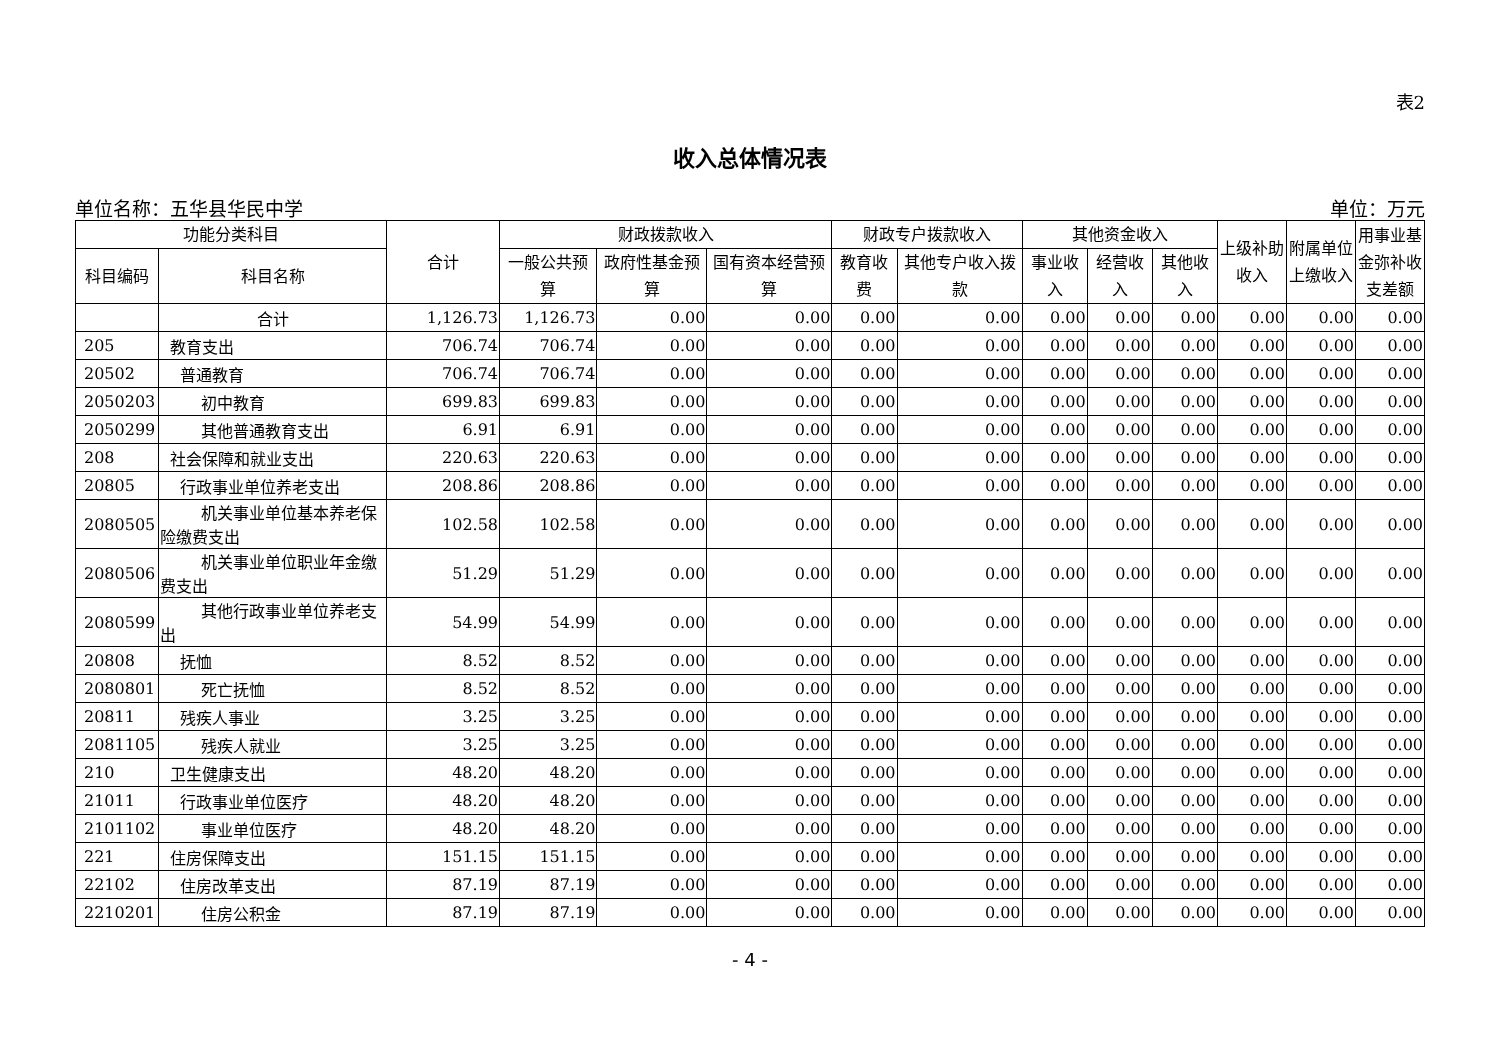表2
收入总体情况表
单位名称：五华县华民中学 单位：万元
| 功能分类科目 | | 合计 | 财政拨款收入 | | | 财政专户拨款收入 | | 其他资金收入 | | | 上级补助收入 | 附属单位上缴收入 | 用事业基金弥补收支差额 |
| --- | --- | --- | --- | --- | --- | --- | --- | --- | --- | --- | --- | --- | --- |
| 科目编码 | 科目名称 | | 一般公共预算 | 政府性基金预算 | 国有资本经营预算 | 教育收费 | 其他专户收入拨款 | 事业收入 | 经营收入 | 其他收入 | | | |
| | 合计 | 1,126.73 | 1,126.73 | 0.00 | 0.00 | 0.00 | 0.00 | 0.00 | 0.00 | 0.00 | 0.00 | 0.00 | 0.00 |
| 205 | 教育支出 | 706.74 | 706.74 | 0.00 | 0.00 | 0.00 | 0.00 | 0.00 | 0.00 | 0.00 | 0.00 | 0.00 | 0.00 |
| 20502 | 普通教育 | 706.74 | 706.74 | 0.00 | 0.00 | 0.00 | 0.00 | 0.00 | 0.00 | 0.00 | 0.00 | 0.00 | 0.00 |
| 2050203 | 初中教育 | 699.83 | 699.83 | 0.00 | 0.00 | 0.00 | 0.00 | 0.00 | 0.00 | 0.00 | 0.00 | 0.00 | 0.00 |
| 2050299 | 其他普通教育支出 | 6.91 | 6.91 | 0.00 | 0.00 | 0.00 | 0.00 | 0.00 | 0.00 | 0.00 | 0.00 | 0.00 | 0.00 |
| 208 | 社会保障和就业支出 | 220.63 | 220.63 | 0.00 | 0.00 | 0.00 | 0.00 | 0.00 | 0.00 | 0.00 | 0.00 | 0.00 | 0.00 |
| 20805 | 行政事业单位养老支出 | 208.86 | 208.86 | 0.00 | 0.00 | 0.00 | 0.00 | 0.00 | 0.00 | 0.00 | 0.00 | 0.00 | 0.00 |
| 2080505 | 机关事业单位基本养老保险缴费支出 | 102.58 | 102.58 | 0.00 | 0.00 | 0.00 | 0.00 | 0.00 | 0.00 | 0.00 | 0.00 | 0.00 | 0.00 |
| 2080506 | 机关事业单位职业年金缴费支出 | 51.29 | 51.29 | 0.00 | 0.00 | 0.00 | 0.00 | 0.00 | 0.00 | 0.00 | 0.00 | 0.00 | 0.00 |
| 2080599 | 其他行政事业单位养老支出 | 54.99 | 54.99 | 0.00 | 0.00 | 0.00 | 0.00 | 0.00 | 0.00 | 0.00 | 0.00 | 0.00 | 0.00 |
| 20808 | 抚恤 | 8.52 | 8.52 | 0.00 | 0.00 | 0.00 | 0.00 | 0.00 | 0.00 | 0.00 | 0.00 | 0.00 | 0.00 |
| 2080801 | 死亡抚恤 | 8.52 | 8.52 | 0.00 | 0.00 | 0.00 | 0.00 | 0.00 | 0.00 | 0.00 | 0.00 | 0.00 | 0.00 |
| 20811 | 残疾人事业 | 3.25 | 3.25 | 0.00 | 0.00 | 0.00 | 0.00 | 0.00 | 0.00 | 0.00 | 0.00 | 0.00 | 0.00 |
| 2081105 | 残疾人就业 | 3.25 | 3.25 | 0.00 | 0.00 | 0.00 | 0.00 | 0.00 | 0.00 | 0.00 | 0.00 | 0.00 | 0.00 |
| 210 | 卫生健康支出 | 48.20 | 48.20 | 0.00 | 0.00 | 0.00 | 0.00 | 0.00 | 0.00 | 0.00 | 0.00 | 0.00 | 0.00 |
| 21011 | 行政事业单位医疗 | 48.20 | 48.20 | 0.00 | 0.00 | 0.00 | 0.00 | 0.00 | 0.00 | 0.00 | 0.00 | 0.00 | 0.00 |
| 2101102 | 事业单位医疗 | 48.20 | 48.20 | 0.00 | 0.00 | 0.00 | 0.00 | 0.00 | 0.00 | 0.00 | 0.00 | 0.00 | 0.00 |
| 221 | 住房保障支出 | 151.15 | 151.15 | 0.00 | 0.00 | 0.00 | 0.00 | 0.00 | 0.00 | 0.00 | 0.00 | 0.00 | 0.00 |
| 22102 | 住房改革支出 | 87.19 | 87.19 | 0.00 | 0.00 | 0.00 | 0.00 | 0.00 | 0.00 | 0.00 | 0.00 | 0.00 | 0.00 |
| 2210201 | 住房公积金 | 87.19 | 87.19 | 0.00 | 0.00 | 0.00 | 0.00 | 0.00 | 0.00 | 0.00 | 0.00 | 0.00 | 0.00 |
- 4 -